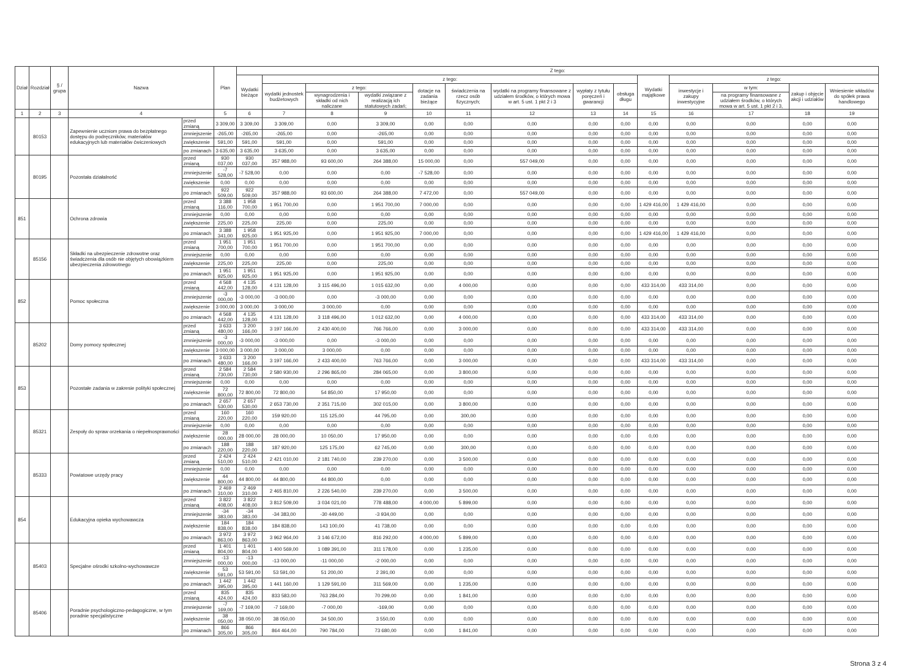| Dział | Rozdział | § / grupa | Nazwa | | Plan | Z tego: | | | | | | | | | | | | | |
| --- | --- | --- | --- | --- | --- | --- | --- | --- | --- | --- | --- | --- | --- | --- | --- | --- | --- | --- | --- |
| | | | | | | Wydatki bieżące | z tego: | | | | | | | | Wydatki majątkowe | z tego: | | | |
| | | | | | | | wydatki jednostek budżetowych | z tego: | | dotacje na zadania bieżące | świadczenia na rzecz osób fizycznych; | wydatki na programy finansowane z udziałem środków, o których mowa w art. 5 ust. 1 pkt 2 i 3 | wypłaty z tytułu poręczeń i gwarancji | obsługa długu | | inwestycje i zakupy inwestycyjne | w tym: | zakup i objęcie akcji i udziałów | Wniesienie wkładów do spółek prawa handlowego |
| | | | | | | | | wynagrodzenia i składki od nich naliczane | wydatki związane z realizacją ich statutowych zadań; | | | | | | | | na programy finansowane z udziałem środków, o których mowa w art. 5 ust. 1 pkt 2 i 3, | | |
| 1 | 2 | 3 | 4 | | 5 | 6 | 7 | 8 | 9 | 10 | 11 | 12 | 13 | 14 | 15 | 16 | 17 | 18 | 19 |
| | 80153 | | Zapewnienie uczniom prawa do bezpłatnego dostępu do podręczników, materiałów edukacyjnych lub materiałów ćwiczeniowych | przed zmianą | 3 309,00 | 3 309,00 | 3 309,00 | 0,00 | 3 309,00 | 0,00 | 0,00 | 0,00 | 0,00 | 0,00 | 0,00 | 0,00 | 0,00 | 0,00 | 0,00 |
| | | | | zmniejszenie | -265,00 | -265,00 | -265,00 | 0,00 | -265,00 | 0,00 | 0,00 | 0,00 | 0,00 | 0,00 | 0,00 | 0,00 | 0,00 | 0,00 | 0,00 |
| | | | | zwiększenie | 591,00 | 591,00 | 591,00 | 0,00 | 591,00 | 0,00 | 0,00 | 0,00 | 0,00 | 0,00 | 0,00 | 0,00 | 0,00 | 0,00 | 0,00 |
| | | | | po zmianach | 3 635,00 | 3 635,00 | 3 635,00 | 0,00 | 3 635,00 | 0,00 | 0,00 | 0,00 | 0,00 | 0,00 | 0,00 | 0,00 | 0,00 | 0,00 | 0,00 |
| | 80195 | | Pozostała działalność | przed zmianą | 930 037,00 | 930 037,00 | 357 988,00 | 93 600,00 | 264 388,00 | 15 000,00 | 0,00 | 557 049,00 | 0,00 | 0,00 | 0,00 | 0,00 | 0,00 | 0,00 | 0,00 |
| | | | | zmniejszenie | -7 528,00 | -7 528,00 | 0,00 | 0,00 | 0,00 | -7 528,00 | 0,00 | 0,00 | 0,00 | 0,00 | 0,00 | 0,00 | 0,00 | 0,00 | 0,00 |
| | | | | zwiększenie | 0,00 | 0,00 | 0,00 | 0,00 | 0,00 | 0,00 | 0,00 | 0,00 | 0,00 | 0,00 | 0,00 | 0,00 | 0,00 | 0,00 | 0,00 |
| | | | | po zmianach | 922 509,00 | 922 509,00 | 357 988,00 | 93 600,00 | 264 388,00 | 7 472,00 | 0,00 | 557 049,00 | 0,00 | 0,00 | 0,00 | 0,00 | 0,00 | 0,00 | 0,00 |
| 851 | | | Ochrona zdrowia | przed zmianą | 3 388 116,00 | 1 958 700,00 | 1 951 700,00 | 0,00 | 1 951 700,00 | 7 000,00 | 0,00 | 0,00 | 0,00 | 0,00 | 1 429 416,00 | 1 429 416,00 | 0,00 | 0,00 | 0,00 |
| | | | | zmniejszenie | 0,00 | 0,00 | 0,00 | 0,00 | 0,00 | 0,00 | 0,00 | 0,00 | 0,00 | 0,00 | 0,00 | 0,00 | 0,00 | 0,00 | 0,00 |
| | | | | zwiększenie | 225,00 | 225,00 | 225,00 | 0,00 | 225,00 | 0,00 | 0,00 | 0,00 | 0,00 | 0,00 | 0,00 | 0,00 | 0,00 | 0,00 | 0,00 |
| | | | | po zmianach | 3 388 341,00 | 1 958 925,00 | 1 951 925,00 | 0,00 | 1 951 925,00 | 7 000,00 | 0,00 | 0,00 | 0,00 | 0,00 | 1 429 416,00 | 1 429 416,00 | 0,00 | 0,00 | 0,00 |
| | 85156 | | Składki na ubezpieczenie zdrowotne oraz świadczenia dla osób nie objętych obowiązkiem ubezpieczenia zdrowotnego | przed zmianą | 1 951 700,00 | 1 951 700,00 | 1 951 700,00 | 0,00 | 1 951 700,00 | 0,00 | 0,00 | 0,00 | 0,00 | 0,00 | 0,00 | 0,00 | 0,00 | 0,00 | 0,00 |
| | | | | zmniejszenie | 0,00 | 0,00 | 0,00 | 0,00 | 0,00 | 0,00 | 0,00 | 0,00 | 0,00 | 0,00 | 0,00 | 0,00 | 0,00 | 0,00 | 0,00 |
| | | | | zwiększenie | 225,00 | 225,00 | 225,00 | 0,00 | 225,00 | 0,00 | 0,00 | 0,00 | 0,00 | 0,00 | 0,00 | 0,00 | 0,00 | 0,00 | 0,00 |
| | | | | po zmianach | 1 951 925,00 | 1 951 925,00 | 1 951 925,00 | 0,00 | 1 951 925,00 | 0,00 | 0,00 | 0,00 | 0,00 | 0,00 | 0,00 | 0,00 | 0,00 | 0,00 | 0,00 |
| 852 | | | Pomoc społeczna | przed zmianą | 4 568 442,00 | 4 135 128,00 | 4 131 128,00 | 3 115 496,00 | 1 015 632,00 | 0,00 | 4 000,00 | 0,00 | 0,00 | 0,00 | 433 314,00 | 433 314,00 | 0,00 | 0,00 | 0,00 |
| | | | | zmniejszenie | -3 000,00 | -3 000,00 | -3 000,00 | 0,00 | -3 000,00 | 0,00 | 0,00 | 0,00 | 0,00 | 0,00 | 0,00 | 0,00 | 0,00 | 0,00 | 0,00 |
| | | | | zwiększenie | 3 000,00 | 3 000,00 | 3 000,00 | 3 000,00 | 0,00 | 0,00 | 0,00 | 0,00 | 0,00 | 0,00 | 0,00 | 0,00 | 0,00 | 0,00 | 0,00 |
| | | | | po zmianach | 4 568 442,00 | 4 135 128,00 | 4 131 128,00 | 3 118 496,00 | 1 012 632,00 | 0,00 | 4 000,00 | 0,00 | 0,00 | 0,00 | 433 314,00 | 433 314,00 | 0,00 | 0,00 | 0,00 |
| | 85202 | | Domy pomocy społecznej | przed zmianą | 3 633 480,00 | 3 200 166,00 | 3 197 166,00 | 2 430 400,00 | 766 766,00 | 0,00 | 3 000,00 | 0,00 | 0,00 | 0,00 | 433 314,00 | 433 314,00 | 0,00 | 0,00 | 0,00 |
| | | | | zmniejszenie | -3 000,00 | -3 000,00 | -3 000,00 | 0,00 | -3 000,00 | 0,00 | 0,00 | 0,00 | 0,00 | 0,00 | 0,00 | 0,00 | 0,00 | 0,00 | 0,00 |
| | | | | zwiększenie | 3 000,00 | 3 000,00 | 3 000,00 | 3 000,00 | 0,00 | 0,00 | 0,00 | 0,00 | 0,00 | 0,00 | 0,00 | 0,00 | 0,00 | 0,00 | 0,00 |
| | | | | po zmianach | 3 633 480,00 | 3 200 166,00 | 3 197 166,00 | 2 433 400,00 | 763 766,00 | 0,00 | 3 000,00 | 0,00 | 0,00 | 0,00 | 433 314,00 | 433 314,00 | 0,00 | 0,00 | 0,00 |
| 853 | | | Pozostałe zadania w zakresie polityki społecznej | przed zmianą | 2 584 730,00 | 2 584 730,00 | 2 580 930,00 | 2 296 865,00 | 284 065,00 | 0,00 | 3 800,00 | 0,00 | 0,00 | 0,00 | 0,00 | 0,00 | 0,00 | 0,00 | 0,00 |
| | | | | zmniejszenie | 0,00 | 0,00 | 0,00 | 0,00 | 0,00 | 0,00 | 0,00 | 0,00 | 0,00 | 0,00 | 0,00 | 0,00 | 0,00 | 0,00 | 0,00 |
| | | | | zwiększenie | 72 800,00 | 72 800,00 | 72 800,00 | 54 850,00 | 17 950,00 | 0,00 | 0,00 | 0,00 | 0,00 | 0,00 | 0,00 | 0,00 | 0,00 | 0,00 | 0,00 |
| | | | | po zmianach | 2 657 530,00 | 2 657 530,00 | 2 653 730,00 | 2 351 715,00 | 302 015,00 | 0,00 | 3 800,00 | 0,00 | 0,00 | 0,00 | 0,00 | 0,00 | 0,00 | 0,00 | 0,00 |
| | 85321 | | Zespoły do spraw orzekania o niepełnosprawności | przed zmianą | 160 220,00 | 160 220,00 | 159 920,00 | 115 125,00 | 44 795,00 | 0,00 | 300,00 | 0,00 | 0,00 | 0,00 | 0,00 | 0,00 | 0,00 | 0,00 | 0,00 |
| | | | | zmniejszenie | 0,00 | 0,00 | 0,00 | 0,00 | 0,00 | 0,00 | 0,00 | 0,00 | 0,00 | 0,00 | 0,00 | 0,00 | 0,00 | 0,00 | 0,00 |
| | | | | zwiększenie | 28 000,00 | 28 000,00 | 28 000,00 | 10 050,00 | 17 950,00 | 0,00 | 0,00 | 0,00 | 0,00 | 0,00 | 0,00 | 0,00 | 0,00 | 0,00 | 0,00 |
| | | | | po zmianach | 188 220,00 | 188 220,00 | 187 920,00 | 125 175,00 | 62 745,00 | 0,00 | 300,00 | 0,00 | 0,00 | 0,00 | 0,00 | 0,00 | 0,00 | 0,00 | 0,00 |
| | 85333 | | Powiatowe urzędy pracy | przed zmianą | 2 424 510,00 | 2 424 510,00 | 2 421 010,00 | 2 181 740,00 | 239 270,00 | 0,00 | 3 500,00 | 0,00 | 0,00 | 0,00 | 0,00 | 0,00 | 0,00 | 0,00 | 0,00 |
| | | | | zmniejszenie | 0,00 | 0,00 | 0,00 | 0,00 | 0,00 | 0,00 | 0,00 | 0,00 | 0,00 | 0,00 | 0,00 | 0,00 | 0,00 | 0,00 | 0,00 |
| | | | | zwiększenie | 44 800,00 | 44 800,00 | 44 800,00 | 44 800,00 | 0,00 | 0,00 | 0,00 | 0,00 | 0,00 | 0,00 | 0,00 | 0,00 | 0,00 | 0,00 | 0,00 |
| | | | | po zmianach | 2 469 310,00 | 2 469 310,00 | 2 465 810,00 | 2 226 540,00 | 239 270,00 | 0,00 | 3 500,00 | 0,00 | 0,00 | 0,00 | 0,00 | 0,00 | 0,00 | 0,00 | 0,00 |
| 854 | | | Edukacyjna opieka wychowawcza | przed zmianą | 3 822 408,00 | 3 822 408,00 | 3 812 509,00 | 3 034 021,00 | 778 488,00 | 4 000,00 | 5 899,00 | 0,00 | 0,00 | 0,00 | 0,00 | 0,00 | 0,00 | 0,00 | 0,00 |
| | | | | zmniejszenie | -34 383,00 | -34 383,00 | -34 383,00 | -30 449,00 | -3 934,00 | 0,00 | 0,00 | 0,00 | 0,00 | 0,00 | 0,00 | 0,00 | 0,00 | 0,00 | 0,00 |
| | | | | zwiększenie | 184 838,00 | 184 838,00 | 184 838,00 | 143 100,00 | 41 738,00 | 0,00 | 0,00 | 0,00 | 0,00 | 0,00 | 0,00 | 0,00 | 0,00 | 0,00 | 0,00 |
| | | | | po zmianach | 3 972 863,00 | 3 972 863,00 | 3 962 964,00 | 3 146 672,00 | 816 292,00 | 4 000,00 | 5 899,00 | 0,00 | 0,00 | 0,00 | 0,00 | 0,00 | 0,00 | 0,00 | 0,00 |
| | 85403 | | Specjalne ośrodki szkolno-wychowawcze | przed zmianą | 1 401 804,00 | 1 401 804,00 | 1 400 569,00 | 1 089 391,00 | 311 178,00 | 0,00 | 1 235,00 | 0,00 | 0,00 | 0,00 | 0,00 | 0,00 | 0,00 | 0,00 | 0,00 |
| | | | | zmniejszenie | -13 000,00 | -13 000,00 | -13 000,00 | -11 000,00 | -2 000,00 | 0,00 | 0,00 | 0,00 | 0,00 | 0,00 | 0,00 | 0,00 | 0,00 | 0,00 | 0,00 |
| | | | | zwiększenie | 53 591,00 | 53 591,00 | 53 591,00 | 51 200,00 | 2 391,00 | 0,00 | 0,00 | 0,00 | 0,00 | 0,00 | 0,00 | 0,00 | 0,00 | 0,00 | 0,00 |
| | | | | po zmianach | 1 442 395,00 | 1 442 395,00 | 1 441 160,00 | 1 129 591,00 | 311 569,00 | 0,00 | 1 235,00 | 0,00 | 0,00 | 0,00 | 0,00 | 0,00 | 0,00 | 0,00 | 0,00 |
| | 85406 | | Poradnie psychologiczno-pedagogiczne, w tym poradnie specjalistyczne | przed zmianą | 835 424,00 | 835 424,00 | 833 583,00 | 763 284,00 | 70 299,00 | 0,00 | 1 841,00 | 0,00 | 0,00 | 0,00 | 0,00 | 0,00 | 0,00 | 0,00 | 0,00 |
| | | | | zmniejszenie | -7 169,00 | -7 169,00 | -7 169,00 | -7 000,00 | -169,00 | 0,00 | 0,00 | 0,00 | 0,00 | 0,00 | 0,00 | 0,00 | 0,00 | 0,00 | 0,00 |
| | | | | zwiększenie | 38 050,00 | 38 050,00 | 38 050,00 | 34 500,00 | 3 550,00 | 0,00 | 0,00 | 0,00 | 0,00 | 0,00 | 0,00 | 0,00 | 0,00 | 0,00 | 0,00 |
| | | | | po zmianach | 866 305,00 | 866 305,00 | 864 464,00 | 790 784,00 | 73 680,00 | 0,00 | 1 841,00 | 0,00 | 0,00 | 0,00 | 0,00 | 0,00 | 0,00 | 0,00 | 0,00 |
Strona 3 z 4